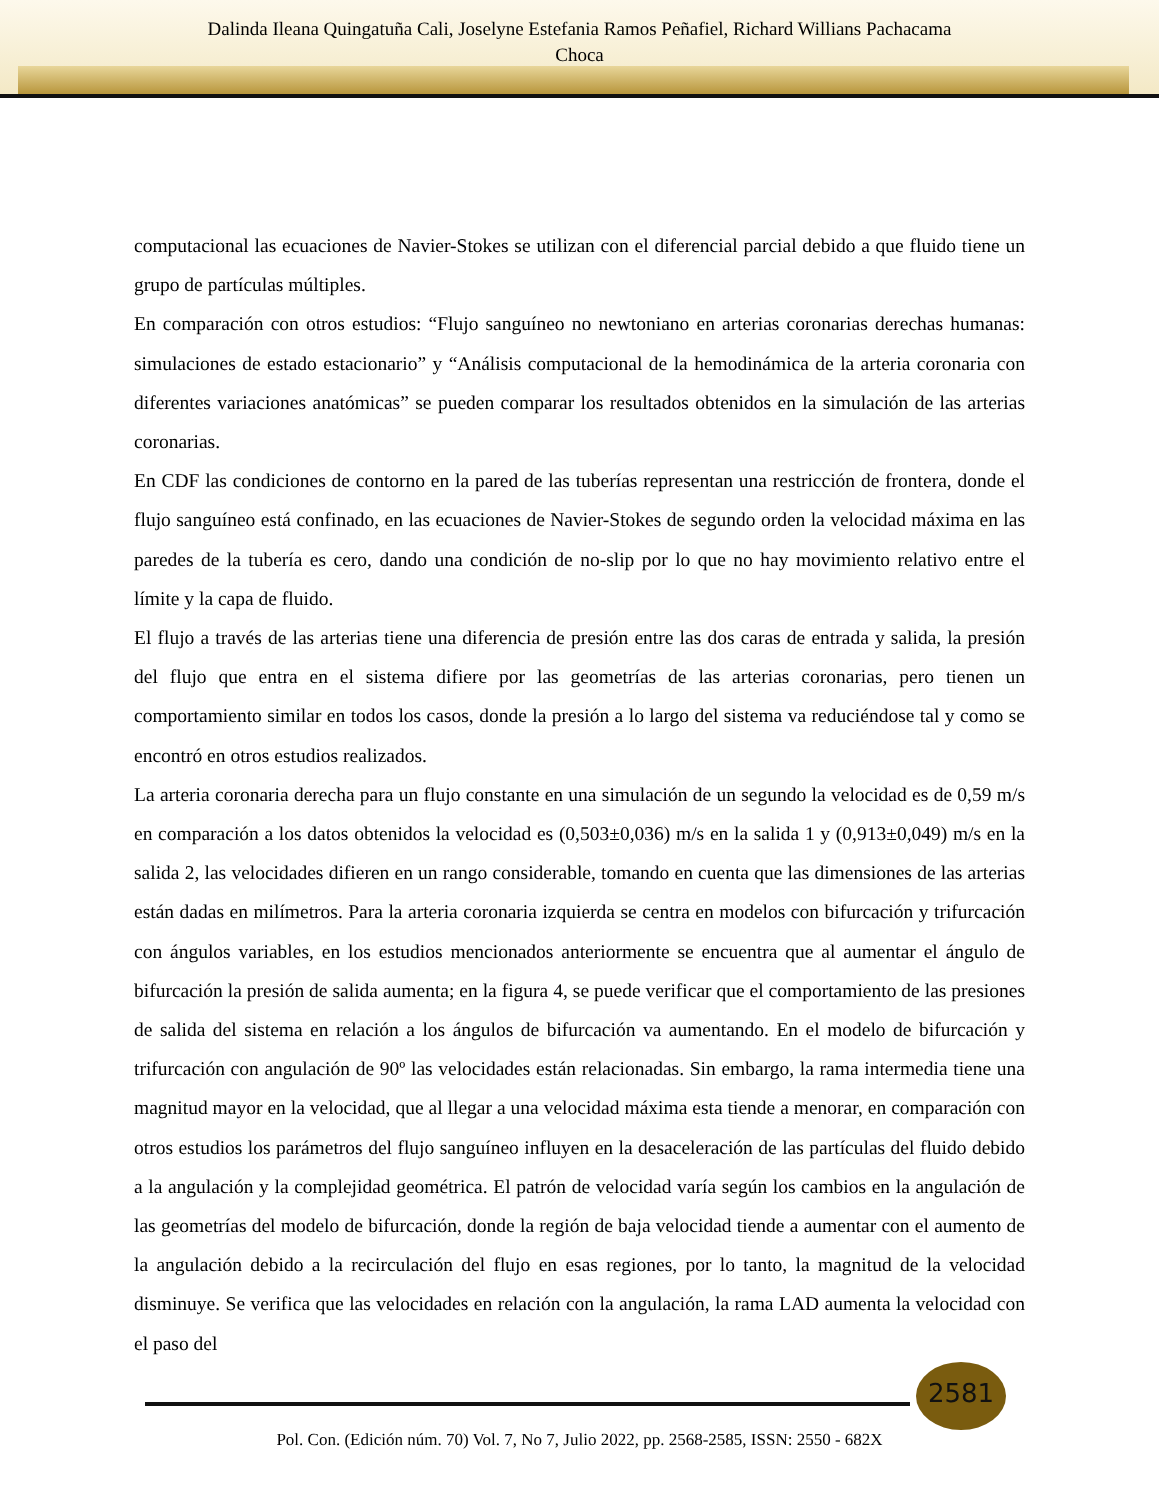Dalinda Ileana Quingatuña Cali, Joselyne Estefania Ramos Peñafiel, Richard Willians Pachacama
Choca
computacional las ecuaciones de Navier-Stokes se utilizan con el diferencial parcial debido a que fluido tiene un grupo de partículas múltiples.
En comparación con otros estudios: “Flujo sanguíneo no newtoniano en arterias coronarias derechas humanas: simulaciones de estado estacionario” y “Análisis computacional de la hemodinámica de la arteria coronaria con diferentes variaciones anatómicas” se pueden comparar los resultados obtenidos en la simulación de las arterias coronarias.
En CDF las condiciones de contorno en la pared de las tuberías representan una restricción de frontera, donde el flujo sanguíneo está confinado, en las ecuaciones de Navier-Stokes de segundo orden la velocidad máxima en las paredes de la tubería es cero, dando una condición de no-slip por lo que no hay movimiento relativo entre el límite y la capa de fluido.
El flujo a través de las arterias tiene una diferencia de presión entre las dos caras de entrada y salida, la presión del flujo que entra en el sistema difiere por las geometrías de las arterias coronarias, pero tienen un comportamiento similar en todos los casos, donde la presión a lo largo del sistema va reduciéndose tal y como se encontró en otros estudios realizados.
La arteria coronaria derecha para un flujo constante en una simulación de un segundo la velocidad es de 0,59 m/s en comparación a los datos obtenidos la velocidad es (0,503±0,036) m/s en la salida 1 y (0,913±0,049) m/s en la salida 2, las velocidades difieren en un rango considerable, tomando en cuenta que las dimensiones de las arterias están dadas en milímetros. Para la arteria coronaria izquierda se centra en modelos con bifurcación y trifurcación con ángulos variables, en los estudios mencionados anteriormente se encuentra que al aumentar el ángulo de bifurcación la presión de salida aumenta; en la figura 4, se puede verificar que el comportamiento de las presiones de salida del sistema en relación a los ángulos de bifurcación va aumentando. En el modelo de bifurcación y trifurcación con angulación de 90º las velocidades están relacionadas. Sin embargo, la rama intermedia tiene una magnitud mayor en la velocidad, que al llegar a una velocidad máxima esta tiende a menorar, en comparación con otros estudios los parámetros del flujo sanguíneo influyen en la desaceleración de las partículas del fluido debido a la angulación y la complejidad geométrica. El patrón de velocidad varía según los cambios en la angulación de las geometrías del modelo de bifurcación, donde la región de baja velocidad tiende a aumentar con el aumento de la angulación debido a la recirculación del flujo en esas regiones, por lo tanto, la magnitud de la velocidad disminuye. Se verifica que las velocidades en relación con la angulación, la rama LAD aumenta la velocidad con el paso del
2581
Pol. Con. (Edición núm. 70) Vol. 7, No 7, Julio 2022, pp. 2568-2585, ISSN: 2550 - 682X